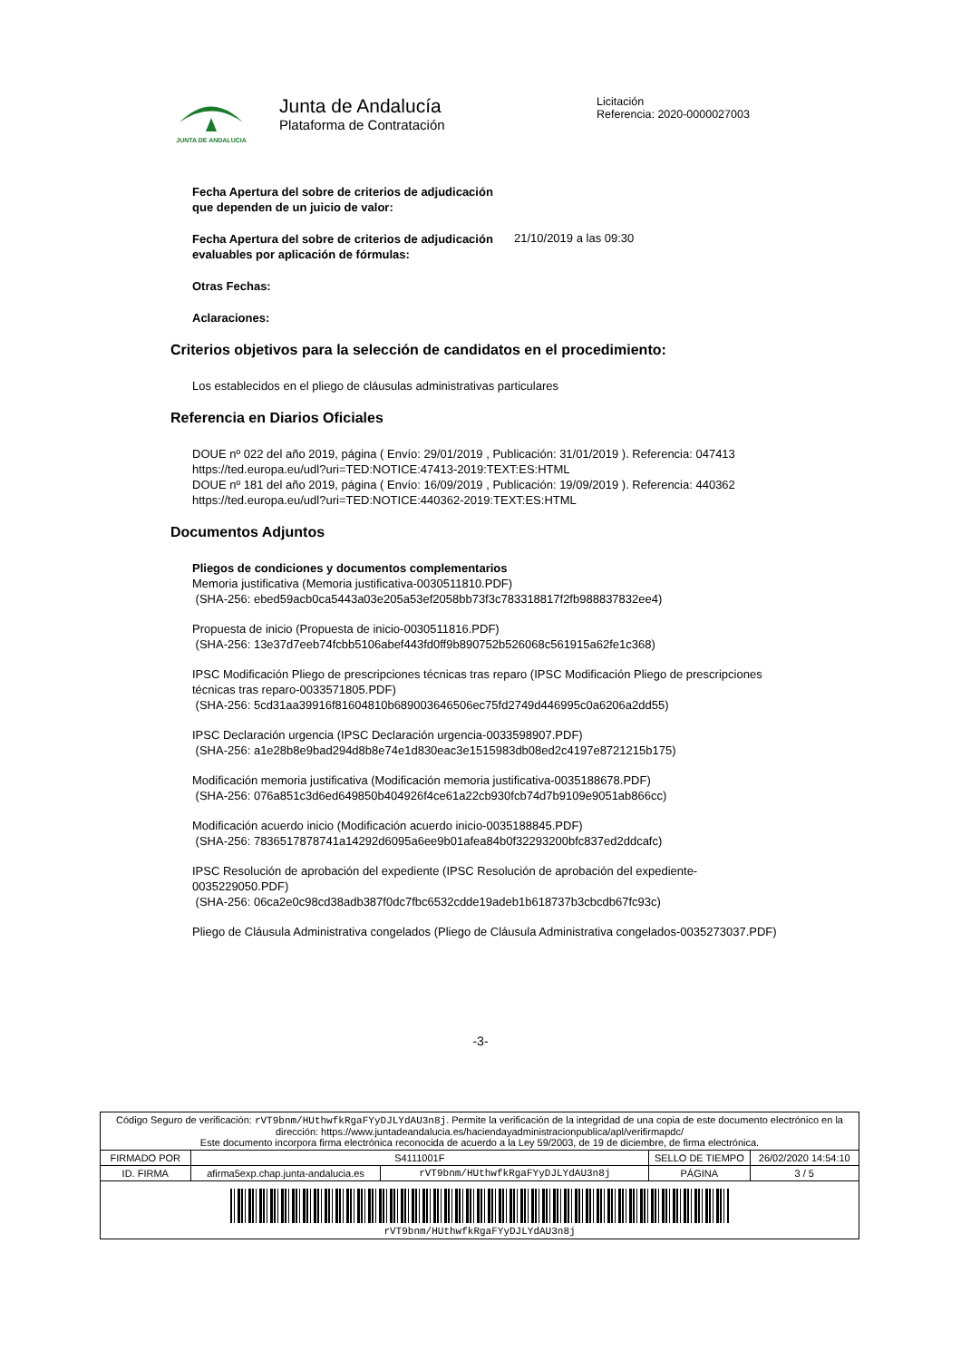JUNTA DE ANDALUCIA
Junta de Andalucía
Plataforma de Contratación
Licitación
Referencia: 2020-0000027003
Fecha Apertura del sobre de criterios de adjudicación que dependen de un juicio de valor:
Fecha Apertura del sobre de criterios de adjudicación evaluables por aplicación de fórmulas: 21/10/2019 a las 09:30
Otras Fechas:
Aclaraciones:
Criterios objetivos para la selección de candidatos en el procedimiento:
Los establecidos en el pliego de cláusulas administrativas particulares
Referencia en Diarios Oficiales
DOUE nº 022 del año 2019, página ( Envío: 29/01/2019 , Publicación: 31/01/2019 ). Referencia: 047413 https://ted.europa.eu/udl?uri=TED:NOTICE:47413-2019:TEXT:ES:HTML
DOUE nº 181 del año 2019, página ( Envío: 16/09/2019 , Publicación: 19/09/2019 ). Referencia: 440362 https://ted.europa.eu/udl?uri=TED:NOTICE:440362-2019:TEXT:ES:HTML
Documentos Adjuntos
Pliegos de condiciones y documentos complementarios
Memoria justificativa (Memoria justificativa-0030511810.PDF)
(SHA-256: ebed59acb0ca5443a03e205a53ef2058bb73f3c783318817f2fb988837832ee4)
Propuesta de inicio (Propuesta de inicio-0030511816.PDF)
(SHA-256: 13e37d7eeb74fcbb5106abef443fd0ff9b890752b526068c561915a62fe1c368)
IPSC Modificación Pliego de prescripciones técnicas tras reparo (IPSC Modificación Pliego de prescripciones técnicas tras reparo-0033571805.PDF)
(SHA-256: 5cd31aa39916f81604810b689003646506ec75fd2749d446995c0a6206a2dd55)
IPSC Declaración urgencia (IPSC Declaración urgencia-0033598907.PDF)
(SHA-256: a1e28b8e9bad294d8b8e74e1d830eac3e1515983db08ed2c4197e8721215b175)
Modificación memoria justificativa (Modificación memoria justificativa-0035188678.PDF)
(SHA-256: 076a851c3d6ed649850b404926f4ce61a22cb930fcb74d7b9109e9051ab866cc)
Modificación acuerdo inicio (Modificación acuerdo inicio-0035188845.PDF)
(SHA-256: 7836517878741a14292d6095a6ee9b01afea84b0f32293200bfc837ed2ddcafc)
IPSC Resolución de aprobación del expediente (IPSC Resolución de aprobación del expediente-0035229050.PDF)
(SHA-256: 06ca2e0c98cd38adb387f0dc7fbc6532cdde19adeb1b618737b3cbcdb67fc93c)
Pliego de Cláusula Administrativa congelados (Pliego de Cláusula Administrativa congelados-0035273037.PDF)
-3-
| Código Seguro de verificación: rVT9bnm/HUthwfkRgaFYyDJLYdAU3n8j . Permite la verificación de la integridad de una copia de este documento electrónico en la dirección: https://www.juntadeandalucia.es/haciendayadministracionpublica/apl/verifirmapdc/ Este documento incorpora firma electrónica reconocida de acuerdo a la Ley 59/2003, de 19 de diciembre, de firma electrónica. | | | | |
| FIRMADO POR | S4111001F | | SELLO DE TIEMPO | 26/02/2020 14:54:10 |
| ID. FIRMA | afirma5exp.chap.junta-andalucia.es | rVT9bnm/HUthwfkRgaFYyDJLYdAU3n8j | PÁGINA | 3 / 5 |
| rVT9bnm/HUthwfkRgaFYyDJLYdAU3n8j | | | | |